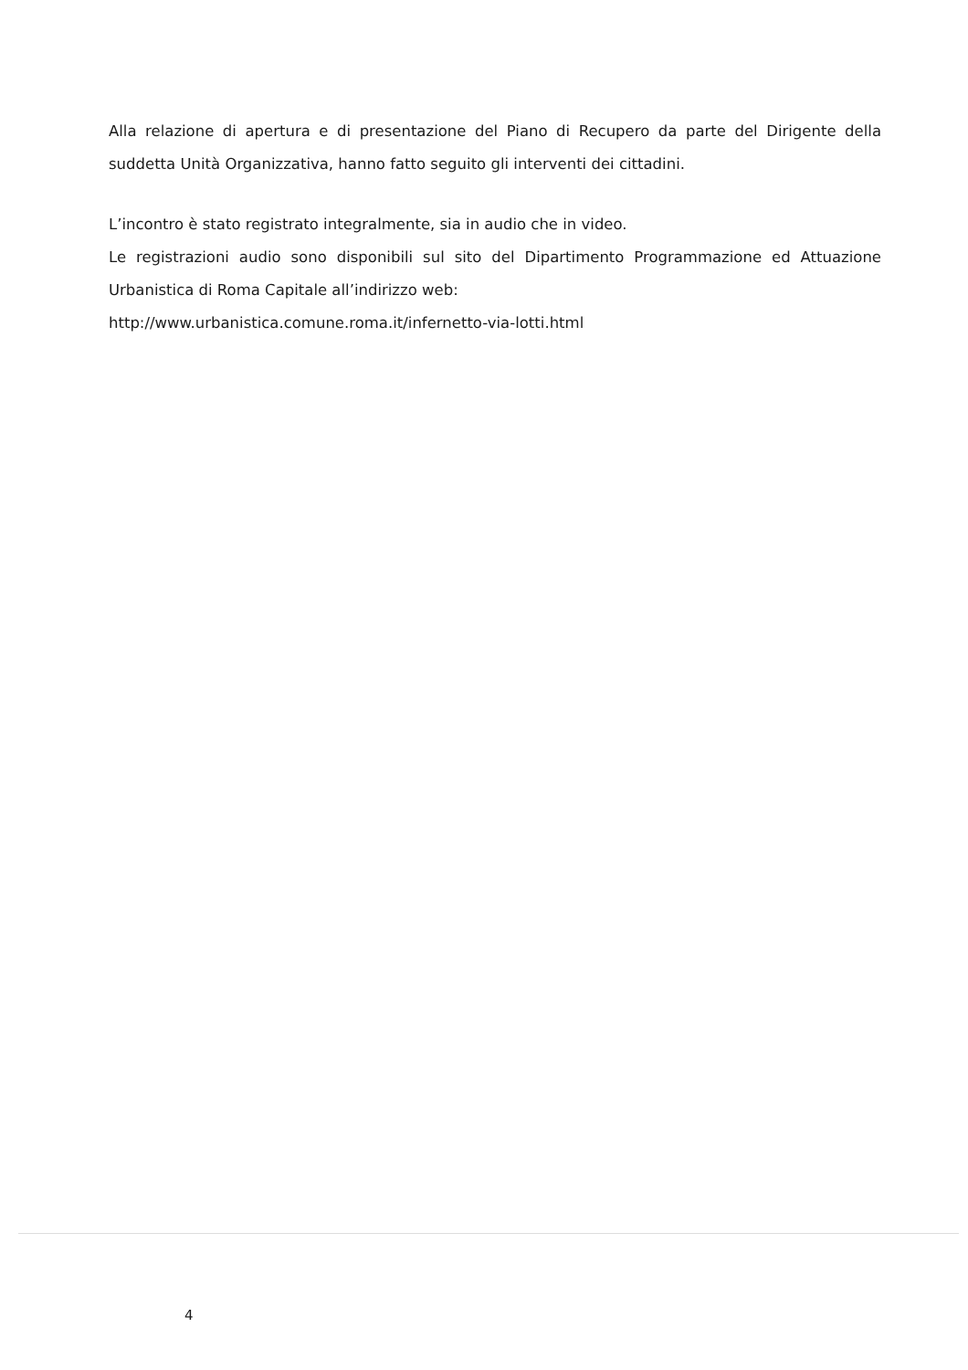Alla relazione di apertura e di presentazione del Piano di Recupero da parte del Dirigente della suddetta Unità Organizzativa, hanno fatto seguito gli interventi dei cittadini.
L’incontro è stato registrato integralmente, sia in audio che in video.
Le registrazioni audio sono disponibili sul sito del Dipartimento Programmazione ed Attuazione Urbanistica di Roma Capitale all’indirizzo web:
http://www.urbanistica.comune.roma.it/infernetto-via-lotti.html
4